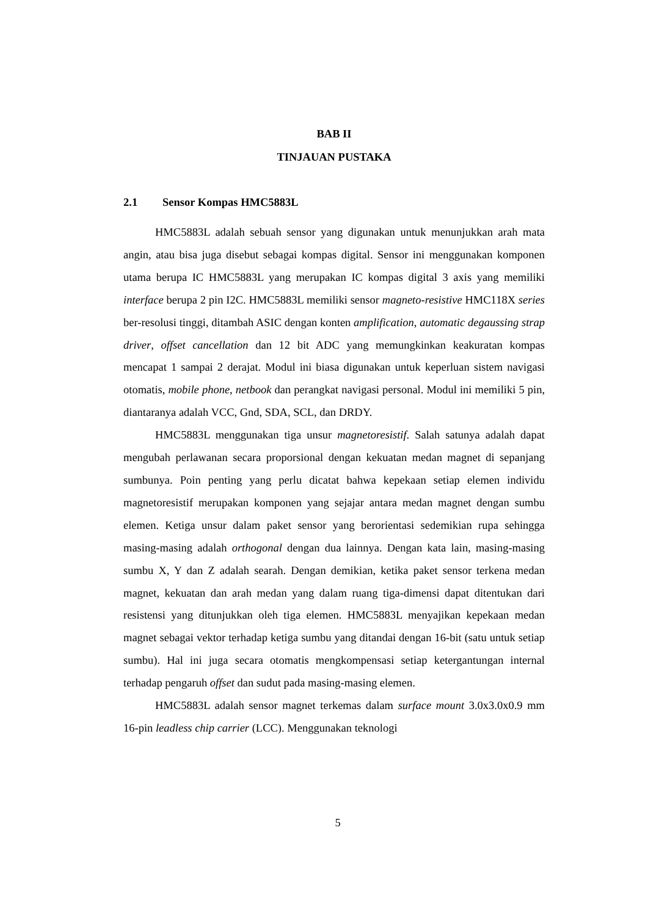BAB II
TINJAUAN PUSTAKA
2.1 Sensor Kompas HMC5883L
HMC5883L adalah sebuah sensor yang digunakan untuk menunjukkan arah mata angin, atau bisa juga disebut sebagai kompas digital. Sensor ini menggunakan komponen utama berupa IC HMC5883L yang merupakan IC kompas digital 3 axis yang memiliki interface berupa 2 pin I2C. HMC5883L memiliki sensor magneto-resistive HMC118X series ber-resolusi tinggi, ditambah ASIC dengan konten amplification, automatic degaussing strap driver, offset cancellation dan 12 bit ADC yang memungkinkan keakuratan kompas mencapat 1 sampai 2 derajat. Modul ini biasa digunakan untuk keperluan sistem navigasi otomatis, mobile phone, netbook dan perangkat navigasi personal. Modul ini memiliki 5 pin, diantaranya adalah VCC, Gnd, SDA, SCL, dan DRDY.
HMC5883L menggunakan tiga unsur magnetoresistif. Salah satunya adalah dapat mengubah perlawanan secara proporsional dengan kekuatan medan magnet di sepanjang sumbunya. Poin penting yang perlu dicatat bahwa kepekaan setiap elemen individu magnetoresistif merupakan komponen yang sejajar antara medan magnet dengan sumbu elemen. Ketiga unsur dalam paket sensor yang berorientasi sedemikian rupa sehingga masing-masing adalah orthogonal dengan dua lainnya. Dengan kata lain, masing-masing sumbu X, Y dan Z adalah searah. Dengan demikian, ketika paket sensor terkena medan magnet, kekuatan dan arah medan yang dalam ruang tiga-dimensi dapat ditentukan dari resistensi yang ditunjukkan oleh tiga elemen. HMC5883L menyajikan kepekaan medan magnet sebagai vektor terhadap ketiga sumbu yang ditandai dengan 16-bit (satu untuk setiap sumbu). Hal ini juga secara otomatis mengkompensasi setiap ketergantungan internal terhadap pengaruh offset dan sudut pada masing-masing elemen.
HMC5883L adalah sensor magnet terkemas dalam surface mount 3.0x3.0x0.9 mm 16-pin leadless chip carrier (LCC). Menggunakan teknologi
5